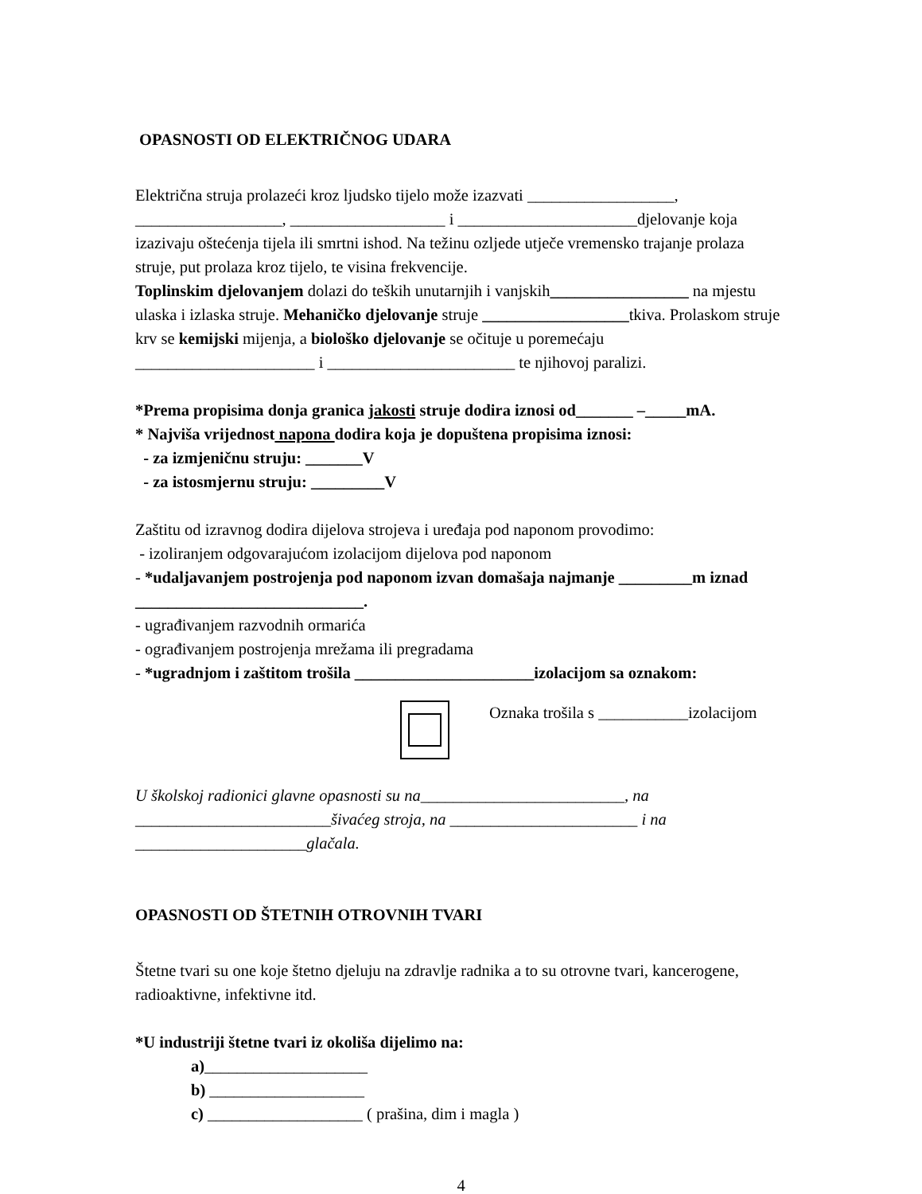OPASNOSTI OD ELEKTRIČNOG UDARA
Električna struja prolazeći kroz ljudsko tijelo može izazvati __________________, __________________, ___________________ i ______________________djelovanje koja izazivaju oštećenja tijela ili smrtni ishod. Na težinu ozljede utječe vremensko trajanje prolaza struje, put prolaza kroz tijelo, te visina frekvencije.
Toplinskim djelovanjem dolazi do teških unutarnjih i vanjskih_________________ na mjestu ulaska i izlaska struje. Mehaničko djelovanje struje __________________tkiva. Prolaskom struje krv se kemijski mijenja, a biološko djelovanje se očituje u poremećaju ______________________ i _______________________ te njihovoj paralizi.
*Prema propisima donja granica jakosti struje dodira iznosi od_______ –_____mA.
* Najviša vrijednost napona dodira koja je dopuštena propisima iznosi:
- za izmjeničnu struju: _______V
- za istosmjernu struju: _________V
Zaštitu od izravnog dodira dijelova strojeva i uređaja pod naponom provodimo:
- izoliranjem odgovarajućom izolacijom dijelova pod naponom
- *udaljavanjem postrojenja pod naponom izvan domašaja najmanje _________m iznad ____________________________.
- ugrađivanjem razvodnih ormarića
- ograđivanjem postrojenja mrežama ili pregradama
- *ugradnjom i zaštitom trošila ______________________izolacijom sa oznakom:
Oznaka trošila s ___________izolacijom
U školskoj radionici glavne opasnosti su na_________________________, na ________________________šivaćeg stroja, na _______________________ i na _____________________glačala.
OPASNOSTI OD ŠTETNIH OTROVNIH TVARI
Štetne tvari su one koje štetno djeluju na zdravlje radnika a to su otrovne tvari, kancerogene, radioaktivne, infektivne itd.
*U industriji štetne tvari iz okoliša dijelimo na:
a)____________________
b) ___________________
c) ___________________ ( prašina, dim i magla )
4